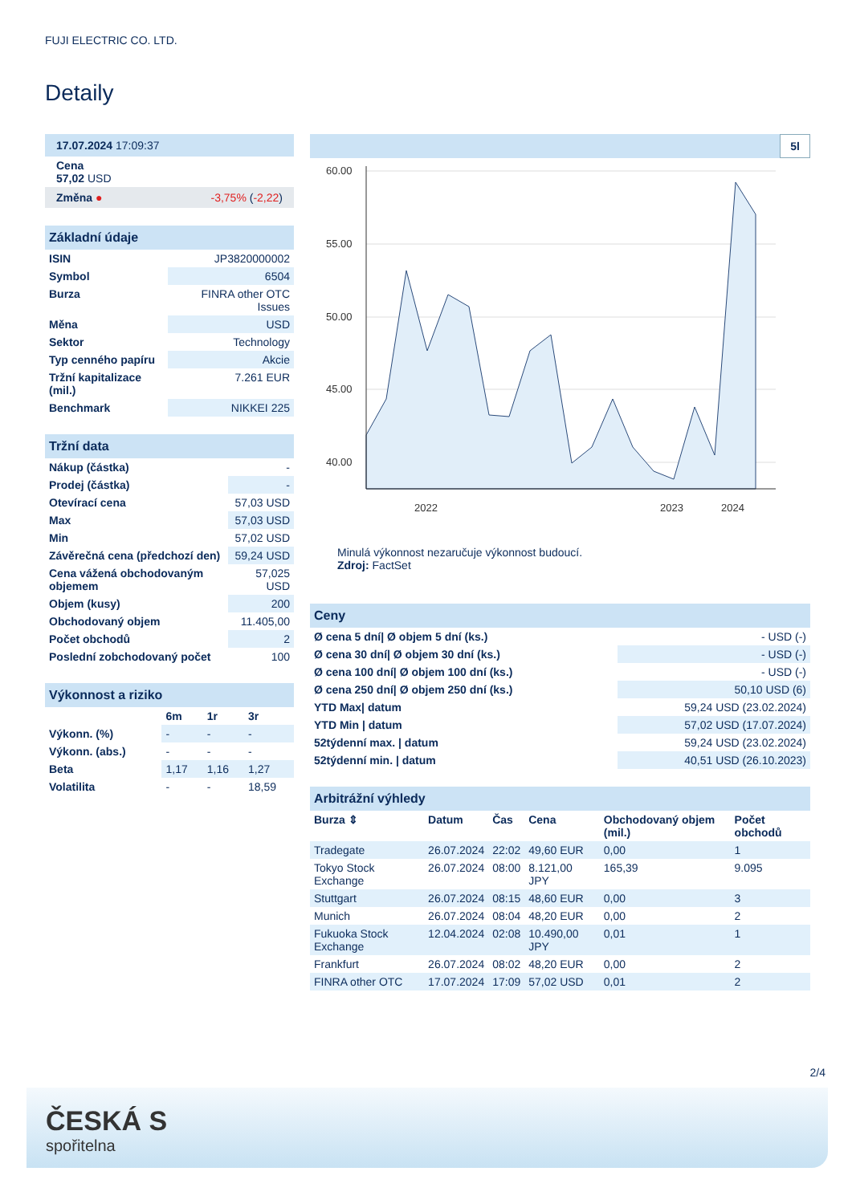FUJI ELECTRIC CO. LTD.
Detaily
| 17.07.2024 17:09:37 |
| Cena 57,02 USD |
| Změna ● -3,75% ( -2,22 ) |
| Základní údaje | |
| ISIN | JP3820000002 |
| Symbol | 6504 |
| Burza | FINRA other OTC Issues |
| Měna | USD |
| Sektor | Technology |
| Typ cenného papíru | Akcie |
| Tržní kapitalizace (mil.) | 7.261 EUR |
| Benchmark | NIKKEI 225 |
| Tržní data | |
| Nákup (částka) | - |
| Prodej (částka) | - |
| Otevírací cena | 57,03 USD |
| Max | 57,03 USD |
| Min | 57,02 USD |
| Závěrečná cena (předchozí den) | 59,24 USD |
| Cena vážená obchodovaným objemem | 57,025 USD |
| Objem (kusy) | 200 |
| Obchodovaný objem | 11.405,00 |
| Počet obchodů | 2 |
| Poslední zobchodovaný počet | 100 |
| Výkonnost a riziko | | | |
| | 6m | 1r | 3r |
| Výkonn. (%) | - | - | - |
| Výkonn. (abs.) | - | - | - |
| Beta | 1,17 | 1,16 | 1,27 |
| Volatilita | - | - | 18,59 |
5l
60.00
55.00
50.00
45.00
40.00
2022
2023
2024
Minulá výkonnost nezaručuje výkonnost budoucí.
Zdroj: FactSet
| Ceny | |
| Ø cena 5 dní/ Ø objem 5 dní (ks.) | - USD (-) |
| Ø cena 30 dní/ Ø objem 30 dní (ks.) | - USD (-) |
| Ø cena 100 dní/ Ø objem 100 dní (ks.) | - USD (-) |
| Ø cena 250 dní/ Ø objem 250 dní (ks.) | 50,10 USD (6) |
| YTD Max/ datum | 59,24 USD (23.02.2024) |
| YTD Min / datum | 57,02 USD (17.07.2024) |
| 52týdenní max. / datum | 59,24 USD (23.02.2024) |
| 52týdenní min. / datum | 40,51 USD (26.10.2023) |
| Arbitrážní výhledy | | | | | |
| Burza ⇕ | Datum | Čas | Cena | Obchodovaný objem (mil.) | Počet obchodů |
| Tradegate | 26.07.2024 | 22:02 | 49,60 EUR | 0,00 | 1 |
| Tokyo Stock Exchange | 26.07.2024 | 08:00 | 8.121,00 JPY | 165,39 | 9.095 |
| Stuttgart | 26.07.2024 | 08:15 | 48,60 EUR | 0,00 | 3 |
| Munich | 26.07.2024 | 08:04 | 48,20 EUR | 0,00 | 2 |
| Fukuoka Stock Exchange | 12.04.2024 | 02:08 | 10.490,00 JPY | 0,01 | 1 |
| Frankfurt | 26.07.2024 | 08:02 | 48,20 EUR | 0,00 | 2 |
| FINRA other OTC | 17.07.2024 | 17:09 | 57,02 USD | 0,01 | 2 |
2/4
ČESKÁ S
spořitelna